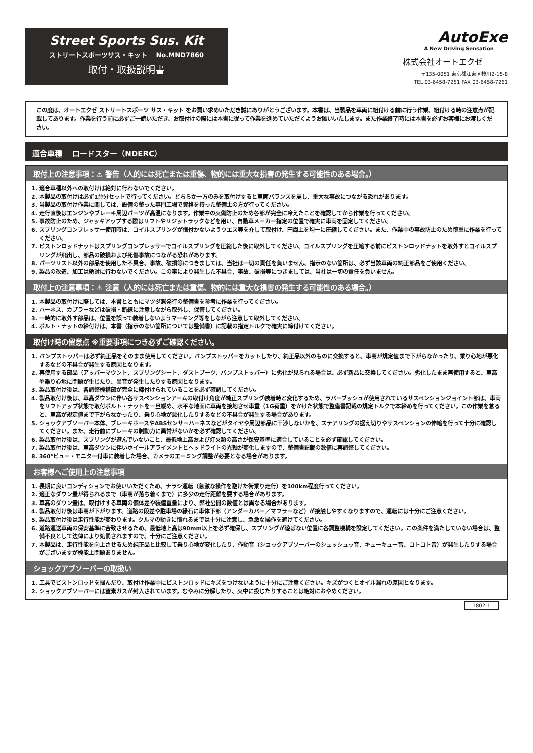Street Sports Sus. Kit
ストリートスポーツサス・キット　 No.MND7860
取付・取扱説明書
AutoExe
A New Driving Sensation
株式会社オートエクゼ
〒135-0051 東京都江東区枝川2-15-8
TEL 03-6458-7251 FAX 03-6458-7261
この度は、オートエクゼ ストリートスポーツ サス・キット をお買い求めいただき誠にありがとうございます。本書は、当製品を車両に組付ける前に行う作業、組付ける時の注意点が記載してあります。作業を行う前に必ずご一読いただき、お取付けの際には本書に従って作業を進めていただくようお願いいたします。また作業終了時には本書を必ずお客様にお渡しください。
適合車種　 ロードスター（NDERC）
取付上の注意事項：⚠ 警告（人的には死亡または重傷、物的には重大な損害の発生する可能性のある場合。）
1. 適合車種以外への取付けは絶対に行わないでください。
2. 本製品の取付けは必ず1台分セットで行ってください。どちらか一方のみを取付けすると車両バランスを崩し、重大な事故につながる恐れがあります。
3. 当製品の取付け作業に関しては、設備の整った専門工場で資格を持った整備士の方が行ってください。
4. 走行直後はエンジンやブレーキ周辺パーツが高温になります。作業中の火傷防止のため各部が完全に冷えたことを確認してから作業を行ってください。
5. 事故防止のため、ジャッキアップする際はリフトやリジットラックなどを用い、自動車メーカー指定の位置で確実に車両を固定してください。
6. スプリングコンプレッサー使用時は、コイルスプリングが傷付かないようウエス等を介して取付け、円周上を均一に圧縮してください。また、作業中の事故防止のため慎重に作業を行ってください。
7. ピストンロッドナットはスプリングコンプレッサーでコイルスプリングを圧縮した後に取外してください。コイルスプリングを圧縮する前にピストンロッドナットを取外すとコイルスプリングが飛出し、部品の破損および死傷事故につながる恐れがあります。
8. パーツリスト以外の部品を使用した不具合、事故、破損等につきましては、当社は一切の責任を負いません。指示のない箇所は、必ず当該車両の純正部品をご使用ください。
9. 製品の改造、加工は絶対に行わないでください。この事により発生した不具合、事故、破損等につきましては、当社は一切の責任を負いません。
取付上の注意事項：⚠ 注意（人的には死亡または重傷、物的には重大な損害の発生する可能性のある場合。）
1. 本製品の取付けに際しては、本書とともにマツダ㈱発行の整備書を参考に作業を行ってください。
2. ハーネス、カプラーなどは破損・断線に注意しながら取外し、保管してください。
3. 一時的に取外す部品は、位置を誤って装着しないようマーキング等をしながら注意して取外してください。
4. ボルト・ナットの締付けは、本書（指示のない箇所については整備書）に記載の指定トルクで確実に締付けてください。
取付け時の留意点 ※重要事項につき必ずご確認ください。
1. バンプストッパーは必ず純正品をそのまま使用してください。バンプストッパーをカットしたり、純正品以外のものに交換すると、車高が規定値まで下がらなかったり、乗り心地が悪化するなどの不具合が発生する原因となります。
2. 再使用する部品（アッパーマウント、スプリングシート、ダストブーツ、バンプストッパー）に劣化が見られる場合は、必ず新品に交換してください。劣化したまま再使用すると、車高や乗り心地に問題が生じたり、異音が発生したりする原因となります。
3. 製品取付け後は、各調整機構部が完全に締付けられていることを必ず確認してください。
4. 製品取付け後は、車高ダウンに伴い各サスペンションアームの取付け角度が純正スプリング装着時と変化するため、ラバーブッシュが使用されているサスペンションジョイント部は、車両をリフトアップ状態で取付ボルト・ナットを一旦緩め、水平な地面に車両を接地させ車重（1G荷重）をかけた状態で整備書記載の規定トルクで本締めを行ってください。この作業を怠ると、車高が規定値まで下がらなかったり、乗り心地が悪化したりするなどの不具合が発生する場合があります。
5. ショックアブソーバー本体、ブレーキホースやABSセンサーハーネスなどがタイヤや周辺部品に干渉しないかを、ステアリングの据え切りやサスペンションの伸縮を行って十分に確認してください。また、走行前にブレーキの制動力に異常がないかを必ず確認してください。
6. 製品取付け後は、スプリングが遊んでいないこと、最低地上高および灯火類の高さが保安基準に適合していることを必ず確認してください。
7. 製品取付け後は、車高ダウンに伴いホイールアライメントとヘッドライトの光軸が変化しますので、整備書記載の数値に再調整してください。
8. 360°ビュー・モニター付車に装着した場合、カメラのエーミング調整が必要となる場合があります。
お客様へご使用上の注意事項
1. 長期に良いコンディションでお使いいただくため、ナラシ運転（急激な操作を避けた街乗り走行）を100km程度行ってください。
2. 適正なダウン量が得られるまで（車高が落ち着くまで）に多少の走行距離を要する場合があります。
3. 車高のダウン量は、取付けする車両の個体差や装備重量により、弊社公開の数値とは異なる場合があります。
4. 製品取付け後は車高が下がります。道路の段差や駐車場の縁石に車体下部（アンダーカバー／マフラーなど）が接触しやすくなりますので、運転には十分にご注意ください。
5. 製品取付け後は走行性能が変わります。クルマの動きに慣れるまでは十分に注意し、急激な操作を避けてください。
6. 道路運送車両の保安基準に合致させるため、最低地上高は90mm以上を必ず確保し、スプリングが遊ばない位置に各調整機構を設定してください。この条件を満たしていない場合は、整備不良として法律により処罰されますので、十分にご注意ください。
7. 本製品は、走行性能を向上させるため純正品と比較して乗り心地が変化したり、作動音（ショックアブソーバーのシュッシュッ音、キューキュー音、コトコト音）が発生したりする場合がございますが機能上問題ありません。
ショックアブソーバーの取扱い
1. 工具でピストンロッドを掴んだり、取付け作業中にピストンロッドにキズをつけないように十分にご注意ください。キズがつくとオイル漏れの原因となります。
2. ショックアブソーバーには窒素ガスが封入されています。むやみに分解したり、火中に投じたりすることは絶対におやめください。
1802-1